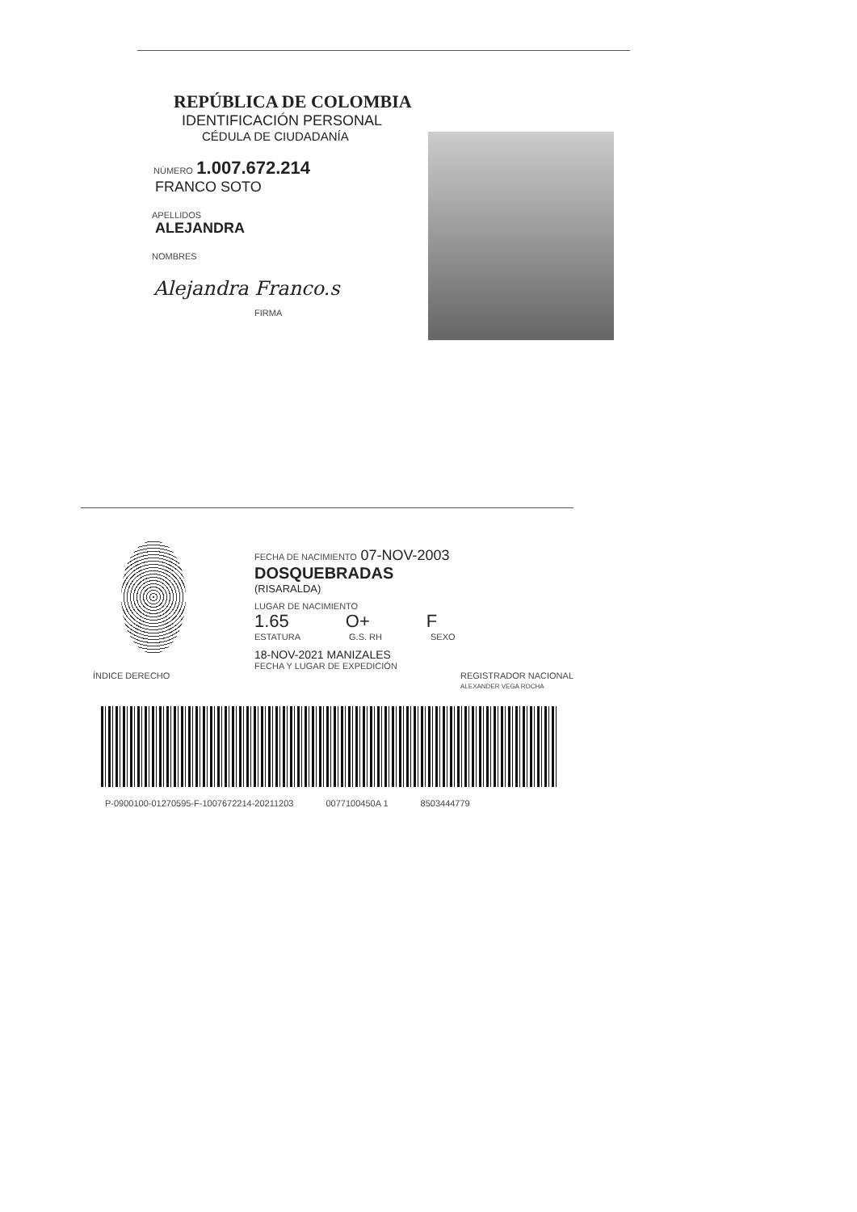REPÚBLICA DE COLOMBIA
IDENTIFICACIÓN PERSONAL
CÉDULA DE CIUDADANÍA
NÚMERO 1.007.672.214
FRANCO SOTO
APELLIDOS
ALEJANDRA
NOMBRES
Alejandra Franco.s
FIRMA
FECHA DE NACIMIENTO 07-NOV-2003
DOSQUEBRADAS
(RISARALDA)
LUGAR DE NACIMIENTO
1.65 O+ F
ESTATURA G.S. RH SEXO
18-NOV-2021 MANIZALES
FECHA Y LUGAR DE EXPEDICIÓN
ÍNDICE DERECHO REGISTRADOR NACIONAL
ALEXANDER VEGA ROCHA
P-0900100-01270595-F-1007672214-20211203 0077100450A 1 8503444779